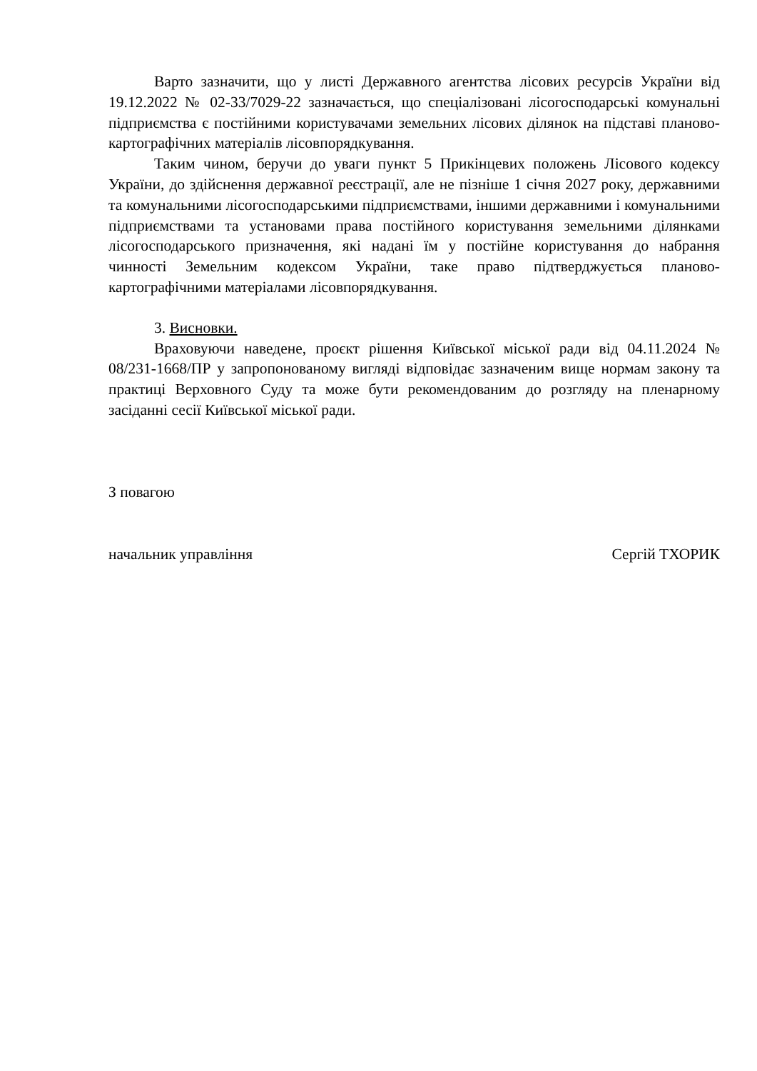Варто зазначити, що у листі Державного агентства лісових ресурсів України від 19.12.2022 № 02-33/7029-22 зазначається, що спеціалізовані лісогосподарські комунальні підприємства є постійними користувачами земельних лісових ділянок на підставі планово-картографічних матеріалів лісовпорядкування.
Таким чином, беручи до уваги пункт 5 Прикінцевих положень Лісового кодексу України, до здійснення державної реєстрації, але не пізніше 1 січня 2027 року, державними та комунальними лісогосподарськими підприємствами, іншими державними і комунальними підприємствами та установами права постійного користування земельними ділянками лісогосподарського призначення, які надані їм у постійне користування до набрання чинності Земельним кодексом України, таке право підтверджується планово-картографічними матеріалами лісовпорядкування.
3. Висновки.
Враховуючи наведене, проєкт рішення Київської міської ради від 04.11.2024 № 08/231-1668/ПР у запропонованому вигляді відповідає зазначеним вище нормам закону та практиці Верховного Суду та може бути рекомендованим до розгляду на пленарному засіданні сесії Київської міської ради.
З повагою
начальник управління Сергій ТХОРИК